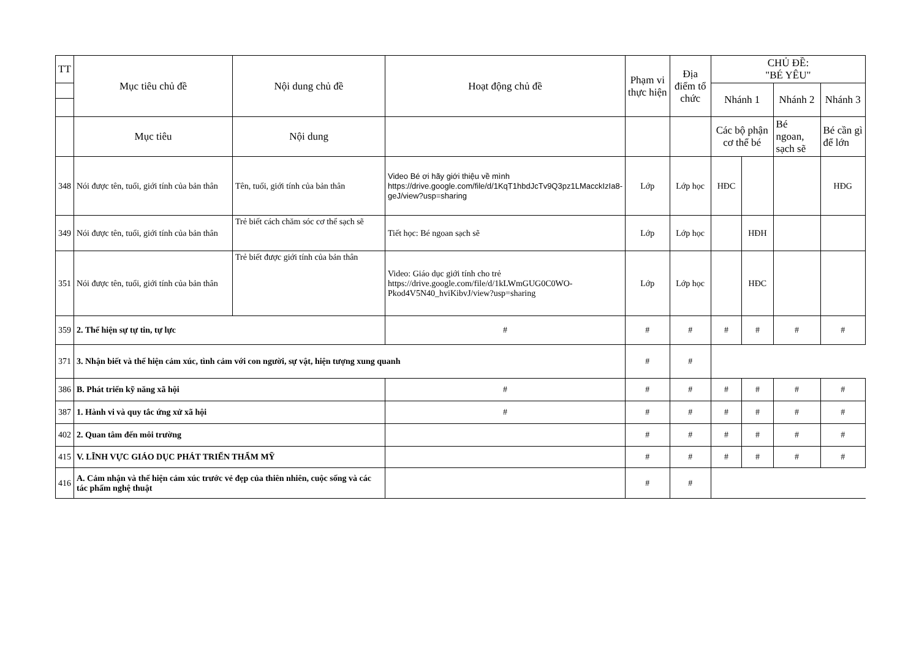| TT | Mục tiêu chủ đề | Nội dung chủ đề | Hoạt động chủ đề | Phạm vi thực hiện | Địa điểm tổ chức | CHỦ ĐỀ: "BÉ YÊU" | | | |
| --- | --- | --- | --- | --- | --- | --- | --- | --- | --- |
| | | | | | | Nhánh 1 | | Nhánh 2 | Nhánh 3 |
| | Mục tiêu | Nội dung | | | | Các bộ phận cơ thể bé | | Bé ngoan, sạch sẽ | Bé cần gì để lớn |
| 348 | Nói được tên, tuổi, giới tính của bản thân | Tên, tuổi, giới tính của bản thân | Video Bé ơi hãy giới thiệu về mình https://drive.google.com/file/d/1KqT1hbdJcTv9Q3pz1LMacckIzIa8-geJ/view?usp=sharing | Lớp | Lớp học | HĐC | | | HĐG |
| 349 | Nói được tên, tuổi, giới tính của bản thân | Trẻ biết cách chăm sóc cơ thể sạch sẽ | Tiết học: Bé ngoan sạch sẽ | Lớp | Lớp học | | HĐH | | |
| 351 | Nói được tên, tuổi, giới tính của bản thân | Trẻ biết được giới tính của bản thân | Video: Giáo dục giới tính cho trẻ https://drive.google.com/file/d/1kLWmGUG0C0WO-Pkod4V5N40_hviKibvJ/view?usp=sharing | Lớp | Lớp học | | HĐC | | |
| 359 | 2. Thể hiện sự tự tin, tự lực | | # | # | # | # | # | # | # |
| 371 | 3. Nhận biết và thể hiện cảm xúc, tình cảm với con người, sự vật, hiện tượng xung quanh | | | # | # | | | | |
| 386 | B. Phát triển kỹ năng xã hội | | # | # | # | # | # | # | # |
| 387 | 1. Hành vi và quy tắc ứng xử xã hội | | # | # | # | # | # | # | # |
| 402 | 2. Quan tâm đến môi trường | | | # | # | # | # | # | # |
| 415 | V. LĨNH VỰC GIÁO DỤC PHÁT TRIỂN THẨM MỸ | | | # | # | # | # | # | # |
| 416 | A. Cảm nhận và thể hiện cảm xúc trước vẻ đẹp của thiên nhiên, cuộc sống và các tác phẩm nghệ thuật | | | # | # | | | | |